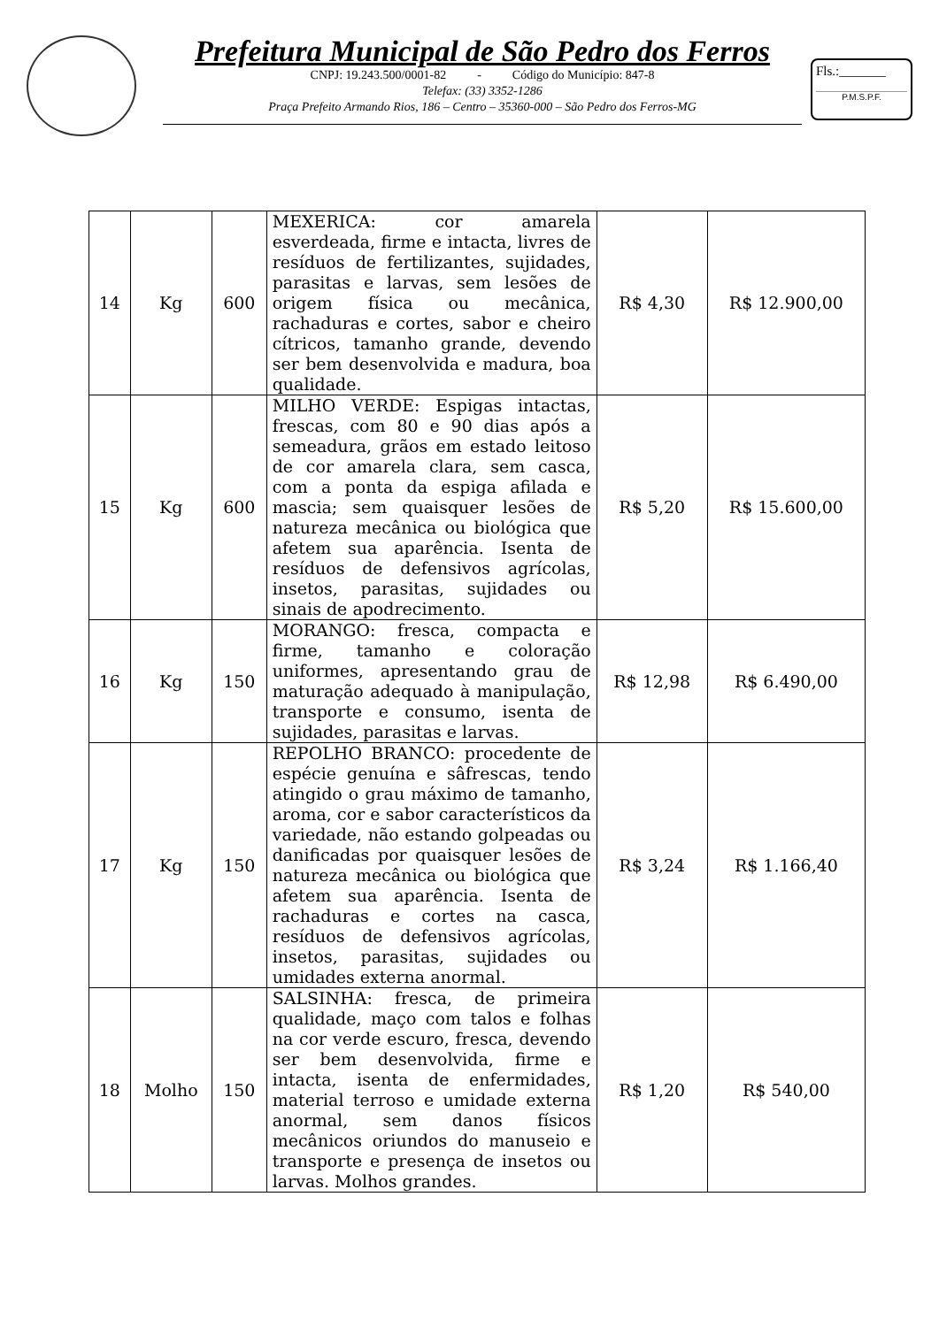Prefeitura Municipal de São Pedro dos Ferros
CNPJ: 19.243.500/0001-82 - Código do Município: 847-8
Telefax: (33) 3352-1286
Praça Prefeito Armando Rios, 186 – Centro – 35360-000 – São Pedro dos Ferros-MG
Fls.:_______
P.M.S.P.F.
| 14 | Kg | 600 | MEXERICA: cor amarela esverdeada, firme e intacta, livres de resíduos de fertilizantes, sujidades, parasitas e larvas, sem lesões de origem física ou mecânica, rachaduras e cortes, sabor e cheiro cítricos, tamanho grande, devendo ser bem desenvolvida e madura, boa qualidade. | R$ 4,30 | R$ 12.900,00 |
| 15 | Kg | 600 | MILHO VERDE: Espigas intactas, frescas, com 80 e 90 dias após a semeadura, grãos em estado leitoso de cor amarela clara, sem casca, com a ponta da espiga afilada e mascia; sem quaisquer lesões de natureza mecânica ou biológica que afetem sua aparência. Isenta de resíduos de defensivos agrícolas, insetos, parasitas, sujidades ou sinais de apodrecimento. | R$ 5,20 | R$ 15.600,00 |
| 16 | Kg | 150 | MORANGO: fresca, compacta e firme, tamanho e coloração uniformes, apresentando grau de maturação adequado à manipulação, transporte e consumo, isenta de sujidades, parasitas e larvas. | R$ 12,98 | R$ 6.490,00 |
| 17 | Kg | 150 | REPOLHO BRANCO: procedente de espécie genuína e sâfrescas, tendo atingido o grau máximo de tamanho, aroma, cor e sabor característicos da variedade, não estando golpeadas ou danificadas por quaisquer lesões de natureza mecânica ou biológica que afetem sua aparência. Isenta de rachaduras e cortes na casca, resíduos de defensivos agrícolas, insetos, parasitas, sujidades ou umidades externa anormal. | R$ 3,24 | R$ 1.166,40 |
| 18 | Molho | 150 | SALSINHA: fresca, de primeira qualidade, maço com talos e folhas na cor verde escuro, fresca, devendo ser bem desenvolvida, firme e intacta, isenta de enfermidades, material terroso e umidade externa anormal, sem danos físicos mecânicos oriundos do manuseio e transporte e presença de insetos ou larvas. Molhos grandes. | R$ 1,20 | R$ 540,00 |